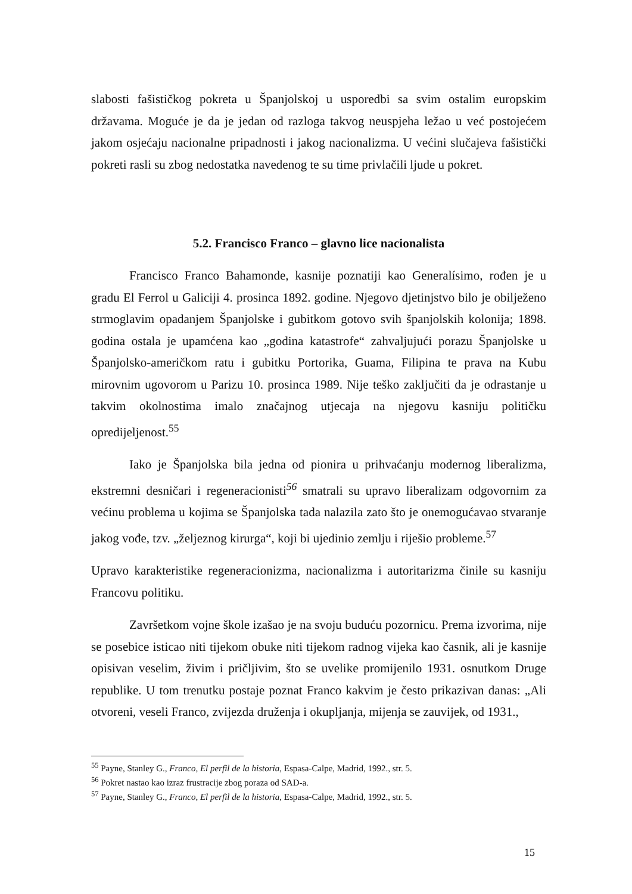slabosti fašističkog pokreta u Španjolskoj u usporedbi sa svim ostalim europskim državama. Moguće je da je jedan od razloga takvog neuspjeha ležao u već postojećem jakom osjećaju nacionalne pripadnosti i jakog nacionalizma. U većini slučajeva fašistički pokreti rasli su zbog nedostatka navedenog te su time privlačili ljude u pokret.
5.2. Francisco Franco – glavno lice nacionalista
Francisco Franco Bahamonde, kasnije poznatiji kao Generalísimo, rođen je u gradu El Ferrol u Galiciji 4. prosinca 1892. godine. Njegovo djetinjstvo bilo je obilježeno strmoglavim opadanjem Španjolske i gubitkom gotovo svih španjolskih kolonija; 1898. godina ostala je upamćena kao „godina katastrofe“ zahvaljujući porazu Španjolske u Španjolsko-američkom ratu i gubitku Portorika, Guama, Filipina te prava na Kubu mirovnim ugovorom u Parizu 10. prosinca 1989. Nije teško zaključiti da je odrastanje u takvim okolnostima imalo značajnog utjecaja na njegovu kasniju političku opredijeljenost.<sup>55</sup>
Iako je Španjolska bila jedna od pionira u prihvaćanju modernog liberalizma, ekstremni desničari i regeneracionisti<sup>56</sup> smatrali su upravo liberalizam odgovornim za većinu problema u kojima se Španjolska tada nalazila zato što je onemogućavao stvaranje jakog vođe, tzv. „željeznog kirurga“, koji bi ujedinio zemlju i riješio probleme.<sup>57</sup>
Upravo karakteristike regeneracionizma, nacionalizma i autoritarizma činile su kasniju Francovu politiku.
Završetkom vojne škole izašao je na svoju buduću pozornicu. Prema izvorima, nije se posebice isticao niti tijekom obuke niti tijekom radnog vijeka kao časnik, ali je kasnije opisivan veselim, živim i pričljivim, što se uvelike promijenilo 1931. osnutkom Druge republike. U tom trenutku postaje poznat Franco kakvim je često prikazivan danas: „Ali otvoreni, veseli Franco, zvijezda druženja i okupljanja, mijenja se zauvijek, od 1931.,
<sup>55</sup> Payne, Stanley G., Franco, El perfil de la historia, Espasa-Calpe, Madrid, 1992., str. 5.
<sup>56</sup> Pokret nastao kao izraz frustracije zbog poraza od SAD-a.
<sup>57</sup> Payne, Stanley G., Franco, El perfil de la historia, Espasa-Calpe, Madrid, 1992., str. 5.
15